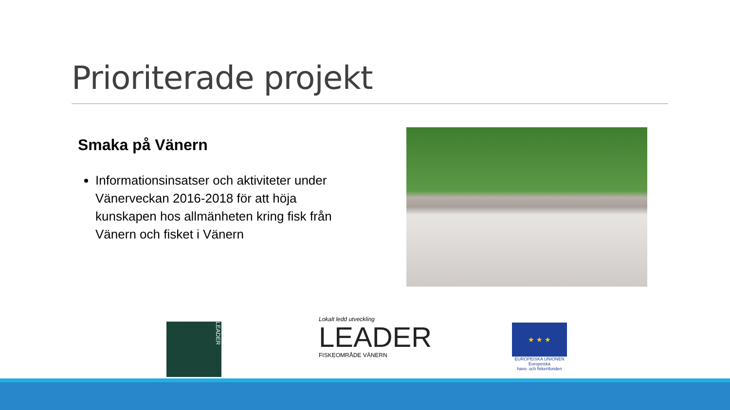Prioriterade projekt
Smaka på Vänern
Informationsinsatser och aktiviteter under Vänerveckan 2016-2018 för att höja kunskapen hos allmänheten kring fisk från Vänern och fisket i Vänern
LEADER
Lokalt ledd utveckling
LEADER
FISKEOMRÅDE VÄNERN
★ ★ ★
EUROPEISKA UNIONEN
Europeiska
havs- och fiskerifonden